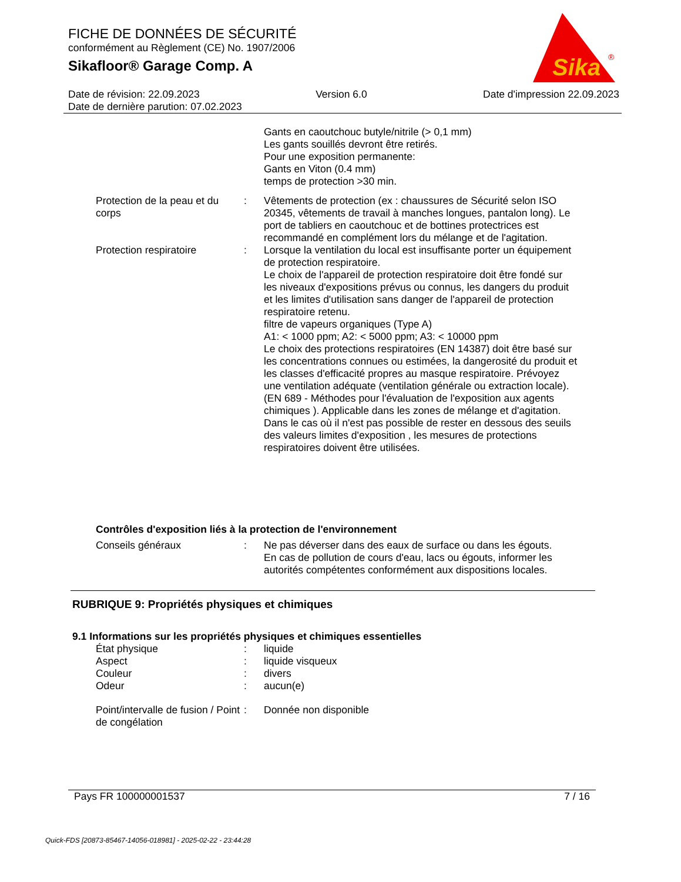FICHE DE DONNÉES DE SÉCURITÉ
conformément au Règlement (CE) No. 1907/2006
Sikafloor® Garage Comp. A
Sika
®
Date de révision: 22.09.2023 Version 6.0 Date d'impression 22.09.2023
Date de dernière parution: 07.02.2023
Gants en caoutchouc butyle/nitrile (> 0,1 mm)
Les gants souillés devront être retirés.
Pour une exposition permanente:
Gants en Viton (0.4 mm)
temps de protection >30 min.
Protection de la peau et du corps
: Vêtements de protection (ex : chaussures de Sécurité selon ISO 20345, vêtements de travail à manches longues, pantalon long). Le port de tabliers en caoutchouc et de bottines protectrices est recommandé en complément lors du mélange et de l'agitation.
Protection respiratoire : Lorsque la ventilation du local est insuffisante porter un équipement de protection respiratoire.
Le choix de l'appareil de protection respiratoire doit être fondé sur les niveaux d'expositions prévus ou connus, les dangers du produit et les limites d'utilisation sans danger de l'appareil de protection respiratoire retenu.
filtre de vapeurs organiques (Type A)
A1: < 1000 ppm; A2: < 5000 ppm; A3: < 10000 ppm
Le choix des protections respiratoires (EN 14387) doit être basé sur les concentrations connues ou estimées, la dangerosité du produit et les classes d'efficacité propres au masque respiratoire. Prévoyez une ventilation adéquate (ventilation générale ou extraction locale). (EN 689 - Méthodes pour l'évaluation de l'exposition aux agents chimiques ). Applicable dans les zones de mélange et d'agitation. Dans le cas où il n'est pas possible de rester en dessous des seuils des valeurs limites d'exposition , les mesures de protections respiratoires doivent être utilisées.
Contrôles d'exposition liés à la protection de l'environnement
Conseils généraux : Ne pas déverser dans des eaux de surface ou dans les égouts.
En cas de pollution de cours d'eau, lacs ou égouts, informer les autorités compétentes conformément aux dispositions locales.
RUBRIQUE 9: Propriétés physiques et chimiques
9.1 Informations sur les propriétés physiques et chimiques essentielles
État physique : liquide
Aspect : liquide visqueux
Couleur : divers
Odeur : aucun(e)
Point/intervalle de fusion / Point de congélation
: Donnée non disponible
Pays FR 100000001537 7 / 16
Quick-FDS [20873-85467-14056-018981] - 2025-02-22 - 23:44:28